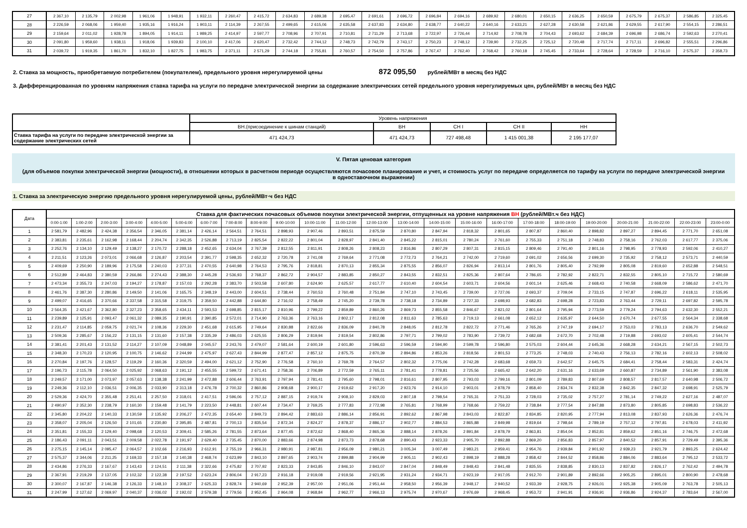| 27 | 2 367,10 | 2 135,79 | 2 002,98 | 1 961,06 | 1 948,91 | 1 932,11 | 2 260,47 | 2 415,72 | 2 634,83 | 2 689,38 | 2 695,47 | 2 691,61 | 2 696,72 | 2 696,84 | 2 694,16 | 2 689,92 | 2 680,01 | 2 650,15 | 2 636,25 | 2 650,59 | 2 675,79 | 2 675,37 | 2 586,85 | 2 325,45 |
| 28 | 2 226,59 | 2 068,06 | 1 959,40 | 1 935,16 | 1 916,24 | 1 903,11 | 2 114,39 | 2 267,55 | 2 499,65 | 2 615,06 | 2 635,58 | 2 637,83 | 2 634,80 | 2 638,77 | 2 640,22 | 2 640,16 | 2 633,21 | 2 627,28 | 2 630,58 | 2 621,86 | 2 629,55 | 2 617,90 | 2 554,15 | 2 286,51 |
| 29 | 2 159,64 | 2 011,02 | 1 928,78 | 1 894,05 | 1 914,11 | 1 989,25 | 2 414,97 | 2 597,77 | 2 708,96 | 2 707,91 | 2 710,81 | 2 711,29 | 2 713,68 | 2 722,97 | 2 726,44 | 2 714,92 | 2 708,78 | 2 704,43 | 2 693,62 | 2 684,39 | 2 696,98 | 2 686,74 | 2 592,63 | 2 270,41 |
| 30 | 2 091,80 | 1 959,60 | 1 938,11 | 1 918,06 | 1 939,83 | 2 100,10 | 2 417,06 | 2 620,47 | 2 732,42 | 2 744,12 | 2 748,73 | 2 742,79 | 2 743,17 | 2 750,23 | 2 748,12 | 2 739,90 | 2 732,25 | 2 725,12 | 2 720,48 | 2 717,74 | 2 717,11 | 2 696,82 | 2 555,51 | 2 296,86 |
| 31 | 2 039,72 | 1 919,35 | 1 861,70 | 1 832,10 | 1 827,75 | 1 983,75 | 2 371,11 | 2 571,29 | 2 744,18 | 2 755,81 | 2 760,57 | 2 754,50 | 2 757,86 | 2 767,47 | 2 762,40 | 2 768,42 | 2 760,18 | 2 745,45 | 2 733,64 | 2 728,64 | 2 728,59 | 2 716,10 | 2 575,37 | 2 358,73 |
2. Ставка за мощность, приобретаемую потребителем (покупателем), предельного уровня нерегулируемой цены 872 095,50 рублей/МВт в месяц без НДС
3. Дифференцированная по уровням напряжения ставка тарифа на услуги по передаче электрической энергии за содержание электрических сетей предельного уровня нерегулируемых цен, рублей/МВт в месяц без НДС
| | Уровень напряжения | | | | |
| | ВН.(присоединение к шинам станций) | ВН | СН I | СН II | НН |
| Ставка тарифа на услуги по передаче электрической энергии за содержание электрических сетей | 471 424,73 | 471 424,73 | 727 498,48 | 1 415 001,38 | 2 195 177,07 |
V. Пятая ценовая категория
(для объемов покупки электрической энергии (мощности), в отношении которых в расчетном периоде осуществляются почасовое планирование и учет, и стоимость услуг по передаче определяется по тарифу на услуги по передаче электрической энергии в одноставочном выражении)
1. Ставка за электрическую энергию предельного уровня нерегулируемой цены, рублей/МВт·ч без НДС
| Дата | Ставка для фактических почасовых объемов покупки электрической энергии, отпущенных на уровне напряжения ВН (рублей/МВт.ч без НДС) | | | | | | | | | | | | | | | | | | | | | | | |
| --- | --- | --- | --- | --- | --- | --- | --- | --- | --- | --- | --- | --- | --- | --- | --- | --- | --- | --- | --- | --- | --- | --- | --- | --- |
| | 0:00-1:00 | 1:00-2:00 | 2:00-3:00 | 3:00-4:00 | 4:00-5:00 | 5:00-6:00 | 6:00-7:00 | 7:00-8:00 | 8:00-9:00 | 9:00-10:00 | 10:00-11:00 | 11:00-12:00 | 12:00-13:00 | 13:00-14:00 | 14:00-15:00 | 15:00-16:00 | 16:00-17:00 | 17:00-18:00 | 18:00-19:00 | 19:00-20:00 | 20:00-21:00 | 21:00-22:00 | 22:00-23:00 | 23:00-0:00 |
| 1 | 2 581,79 | 2 482,96 | 2 424,38 | 2 356,54 | 2 346,05 | 2 381,14 | 2 426,14 | 2 564,51 | 2 764,51 | 2 898,93 | 2 907,46 | 2 893,51 | 2 875,59 | 2 870,80 | 2 847,94 | 2 818,32 | 2 801,65 | 2 807,87 | 2 860,40 | 2 898,82 | 2 897,27 | 2 894,45 | 2 771,70 | 2 651,08 |
| 2 | 2 383,81 | 2 235,61 | 2 162,98 | 2 168,44 | 2 204,74 | 2 342,35 | 2 526,88 | 2 713,19 | 2 825,54 | 2 822,22 | 2 801,04 | 2 828,97 | 2 841,40 | 2 845,22 | 2 815,01 | 2 780,24 | 2 761,60 | 2 755,33 | 2 751,18 | 2 748,83 | 2 758,16 | 2 762,03 | 2 617,77 | 2 375,06 |
| 3 | 2 252,76 | 2 134,10 | 2 129,49 | 2 138,27 | 2 170,72 | 2 288,18 | 2 452,65 | 2 634,04 | 2 767,39 | 2 812,55 | 2 811,91 | 2 808,26 | 2 808,23 | 2 816,86 | 2 807,29 | 2 807,31 | 2 815,15 | 2 809,46 | 2 791,40 | 2 801,16 | 2 798,95 | 2 778,93 | 2 592,06 | 2 410,27 |
| 4 | 2 211,51 | 2 123,26 | 2 073,01 | 2 066,68 | 2 126,87 | 2 203,54 | 2 391,77 | 2 598,35 | 2 652,32 | 2 720,78 | 2 741,08 | 2 769,64 | 2 771,08 | 2 772,73 | 2 764,21 | 2 742,00 | 2 719,60 | 2 691,02 | 2 656,56 | 2 699,30 | 2 735,92 | 2 758,12 | 2 573,71 | 2 440,59 |
| 5 | 2 409,69 | 2 250,90 | 2 189,96 | 2 175,58 | 2 240,03 | 2 377,31 | 2 470,55 | 2 640,98 | 2 764,53 | 2 795,76 | 2 818,81 | 2 870,13 | 2 855,34 | 2 875,55 | 2 856,07 | 2 826,94 | 2 813,14 | 2 801,76 | 2 805,40 | 2 792,99 | 2 805,08 | 2 819,60 | 2 652,88 | 2 548,51 |
| 6 | 2 512,89 | 2 464,83 | 2 380,59 | 2 266,86 | 2 274,43 | 2 388,30 | 2 445,28 | 2 536,93 | 2 768,37 | 2 862,72 | 2 904,57 | 2 883,85 | 2 850,27 | 2 843,55 | 2 832,51 | 2 825,36 | 2 807,64 | 2 786,65 | 2 782,92 | 2 822,71 | 2 832,55 | 2 805,10 | 2 715,72 | 2 580,69 |
| 7 | 2 473,34 | 2 355,73 | 2 247,03 | 2 194,27 | 2 178,87 | 2 157,03 | 2 292,28 | 2 383,70 | 2 503,58 | 2 607,80 | 2 624,90 | 2 625,57 | 2 617,77 | 2 610,40 | 2 604,54 | 2 603,71 | 2 604,56 | 2 601,14 | 2 625,46 | 2 668,43 | 2 740,58 | 2 668,09 | 2 586,62 | 2 471,70 |
| 8 | 2 461,76 | 2 387,30 | 2 280,86 | 2 149,50 | 2 141,06 | 2 165,75 | 2 348,19 | 2 443,00 | 2 604,51 | 2 738,44 | 2 760,53 | 2 760,48 | 2 751,84 | 2 747,10 | 2 743,45 | 2 739,00 | 2 727,06 | 2 693,37 | 2 709,04 | 2 733,15 | 2 747,87 | 2 696,22 | 2 618,11 | 2 535,95 |
| 9 | 2 499,07 | 2 416,65 | 2 370,66 | 2 337,58 | 2 315,58 | 2 319,75 | 2 359,50 | 2 442,88 | 2 644,80 | 2 716,02 | 2 758,49 | 2 745,20 | 2 739,78 | 2 738,18 | 2 734,89 | 2 727,33 | 2 698,93 | 2 682,83 | 2 698,28 | 2 723,83 | 2 763,44 | 2 729,11 | 2 697,82 | 2 595,78 |
| 10 | 2 564,35 | 2 421,67 | 2 362,80 | 2 327,23 | 2 358,65 | 2 434,11 | 2 593,53 | 2 698,85 | 2 815,17 | 2 810,96 | 2 799,22 | 2 859,89 | 2 860,26 | 2 869,73 | 2 855,58 | 2 846,67 | 2 821,02 | 2 801,64 | 2 795,94 | 2 773,59 | 2 779,24 | 2 794,63 | 2 632,30 | 2 552,21 |
| 11 | 2 239,89 | 2 125,91 | 2 093,47 | 2 061,32 | 2 089,35 | 2 190,91 | 2 390,85 | 2 572,01 | 2 714,90 | 2 763,36 | 2 763,16 | 2 802,17 | 2 812,08 | 2 811,63 | 2 785,63 | 2 719,13 | 2 661,08 | 2 652,12 | 2 635,97 | 2 644,50 | 2 670,74 | 2 677,55 | 2 564,34 | 2 338,68 |
| 12 | 2 231,47 | 2 114,85 | 2 059,75 | 2 021,74 | 2 108,36 | 2 229,30 | 2 451,68 | 2 615,95 | 2 749,64 | 2 830,88 | 2 822,66 | 2 836,09 | 2 840,78 | 2 848,05 | 2 812,78 | 2 822,72 | 2 771,46 | 2 765,26 | 2 747,19 | 2 694,17 | 2 753,03 | 2 783,13 | 2 636,70 | 2 549,62 |
| 13 | 2 509,36 | 2 285,67 | 2 156,22 | 2 131,15 | 2 131,60 | 2 157,38 | 2 335,39 | 2 486,03 | 2 625,55 | 2 806,29 | 2 819,94 | 2 819,54 | 2 802,86 | 2 797,71 | 2 799,02 | 2 783,90 | 2 739,72 | 2 682,68 | 2 672,70 | 2 702,48 | 2 719,88 | 2 693,02 | 2 605,41 | 2 544,74 |
| 14 | 2 381,41 | 2 201,43 | 2 131,52 | 2 114,27 | 2 107,09 | 2 048,89 | 2 045,57 | 2 243,76 | 2 479,07 | 2 581,64 | 2 600,19 | 2 601,80 | 2 596,63 | 2 596,59 | 2 594,90 | 2 599,78 | 2 596,80 | 2 575,03 | 2 604,44 | 2 645,36 | 2 668,28 | 2 634,21 | 2 567,15 | 2 502,73 |
| 15 | 2 348,30 | 2 170,23 | 2 120,95 | 2 100,75 | 2 146,62 | 2 244,99 | 2 475,97 | 2 627,43 | 2 844,99 | 2 877,47 | 2 857,12 | 2 875,75 | 2 870,39 | 2 894,86 | 2 853,26 | 2 818,56 | 2 801,53 | 2 773,25 | 2 748,03 | 2 740,43 | 2 756,13 | 2 782,16 | 2 602,13 | 2 508,02 |
| 16 | 2 270,84 | 2 197,76 | 2 128,57 | 2 119,29 | 2 160,36 | 2 320,59 | 2 494,00 | 2 621,12 | 2 752,90 | 2 776,58 | 2 760,10 | 2 769,78 | 2 764,57 | 2 802,32 | 2 775,06 | 2 742,28 | 2 683,68 | 2 659,73 | 2 642,57 | 2 645,75 | 2 684,41 | 2 758,44 | 2 583,31 | 2 424,74 |
| 17 | 2 196,73 | 2 115,78 | 2 064,50 | 2 025,92 | 2 068,63 | 2 191,12 | 2 455,55 | 2 599,72 | 2 671,41 | 2 758,36 | 2 706,89 | 2 772,59 | 2 765,11 | 2 781,41 | 2 778,81 | 2 725,56 | 2 665,42 | 2 642,20 | 2 631,16 | 2 633,69 | 2 660,87 | 2 734,89 | 2 561,90 | 2 383,08 |
| 18 | 2 249,57 | 2 171,00 | 2 073,97 | 2 057,63 | 2 138,38 | 2 241,99 | 2 472,88 | 2 606,44 | 2 763,91 | 2 797,94 | 2 781,41 | 2 795,60 | 2 798,01 | 2 816,61 | 2 807,95 | 2 793,03 | 2 799,16 | 2 801,09 | 2 789,83 | 2 807,69 | 2 808,57 | 2 817,57 | 2 640,98 | 2 506,72 |
| 19 | 2 249,36 | 2 112,10 | 2 036,51 | 2 006,35 | 2 033,90 | 2 313,18 | 2 476,78 | 2 700,32 | 2 860,86 | 2 908,68 | 2 900,17 | 2 919,62 | 2 917,20 | 2 923,76 | 2 914,10 | 2 903,01 | 2 878,79 | 2 858,40 | 2 834,74 | 2 832,38 | 2 842,35 | 2 847,32 | 2 698,91 | 2 525,79 |
| 20 | 2 529,36 | 2 424,70 | 2 355,48 | 2 251,41 | 2 257,50 | 2 318,01 | 2 417,51 | 2 596,06 | 2 757,12 | 2 887,15 | 2 919,74 | 2 908,10 | 2 829,03 | 2 807,18 | 2 798,54 | 2 765,31 | 2 751,33 | 2 728,03 | 2 735,02 | 2 757,27 | 2 781,14 | 2 749,22 | 2 627,16 | 2 487,07 |
| 21 | 2 490,97 | 2 352,30 | 2 238,79 | 2 160,30 | 2 159,48 | 2 141,79 | 2 223,50 | 2 448,81 | 2 607,44 | 2 734,47 | 2 769,25 | 2 777,83 | 2 772,98 | 2 765,81 | 2 768,99 | 2 768,66 | 2 759,22 | 2 738,84 | 2 777,54 | 2 847,88 | 2 873,80 | 2 805,85 | 2 698,83 | 2 536,22 |
| 22 | 2 345,80 | 2 204,22 | 2 140,33 | 2 130,59 | 2 135,92 | 2 206,27 | 2 472,35 | 2 654,40 | 2 849,73 | 2 894,42 | 2 883,63 | 2 886,14 | 2 856,91 | 2 892,62 | 2 867,98 | 2 843,03 | 2 822,87 | 2 834,85 | 2 820,95 | 2 777,94 | 2 813,08 | 2 837,93 | 2 626,36 | 2 476,74 |
| 23 | 2 358,07 | 2 205,04 | 2 126,50 | 2 101,65 | 2 230,80 | 2 395,85 | 2 487,81 | 2 700,13 | 2 835,54 | 2 872,34 | 2 824,27 | 2 878,37 | 2 886,17 | 2 902,77 | 2 884,53 | 2 865,88 | 2 849,98 | 2 819,64 | 2 798,64 | 2 789,19 | 2 757,12 | 2 797,81 | 2 678,03 | 2 411,92 |
| 24 | 2 351,81 | 2 155,33 | 2 129,40 | 2 098,68 | 2 120,53 | 2 309,41 | 2 585,26 | 2 781,55 | 2 873,64 | 2 877,45 | 2 872,62 | 2 868,40 | 2 865,36 | 2 888,14 | 2 878,26 | 2 891,84 | 2 878,79 | 2 863,81 | 2 854,04 | 2 852,81 | 2 859,62 | 2 851,16 | 2 746,75 | 2 472,68 |
| 25 | 2 186,43 | 2 091,11 | 2 043,51 | 2 009,58 | 2 022,78 | 2 191,97 | 2 629,40 | 2 735,45 | 2 870,00 | 2 883,66 | 2 874,98 | 2 873,73 | 2 878,68 | 2 890,43 | 2 923,33 | 2 905,70 | 2 892,88 | 2 869,20 | 2 856,83 | 2 857,97 | 2 840,52 | 2 857,91 | 2 729,49 | 2 395,36 |
| 26 | 2 275,15 | 2 145,14 | 2 095,47 | 2 064,57 | 2 102,66 | 2 216,93 | 2 612,91 | 2 755,19 | 2 966,31 | 2 980,91 | 2 987,81 | 2 956,09 | 2 980,21 | 3 005,34 | 3 007,49 | 2 983,21 | 2 959,41 | 2 954,76 | 2 939,84 | 2 901,92 | 2 939,23 | 2 921,79 | 2 893,25 | 2 624,42 |
| 27 | 2 575,37 | 2 344,06 | 2 211,25 | 2 169,33 | 2 157,18 | 2 140,38 | 2 468,74 | 2 623,99 | 2 843,10 | 2 897,65 | 2 903,74 | 2 899,88 | 2 904,99 | 2 905,11 | 2 902,43 | 2 898,19 | 2 888,28 | 2 858,42 | 2 844,52 | 2 858,86 | 2 884,06 | 2 883,64 | 2 795,12 | 2 533,72 |
| 28 | 2 434,86 | 2 276,33 | 2 167,67 | 2 143,43 | 2 124,51 | 2 111,38 | 2 322,66 | 2 475,82 | 2 707,92 | 2 823,33 | 2 843,85 | 2 846,10 | 2 843,07 | 2 847,04 | 2 848,49 | 2 848,43 | 2 841,48 | 2 835,55 | 2 838,85 | 2 830,13 | 2 837,82 | 2 826,17 | 2 762,42 | 2 494,78 |
| 29 | 2 367,91 | 2 219,29 | 2 137,05 | 2 102,32 | 2 122,38 | 2 197,52 | 2 623,24 | 2 806,04 | 2 917,23 | 2 916,18 | 2 919,08 | 2 919,56 | 2 921,95 | 2 931,24 | 2 934,71 | 2 923,19 | 2 917,05 | 2 912,70 | 2 901,89 | 2 892,66 | 2 905,25 | 2 895,01 | 2 800,90 | 2 478,68 |
| 30 | 2 300,07 | 2 167,87 | 2 146,38 | 2 126,33 | 2 148,10 | 2 308,37 | 2 625,33 | 2 828,74 | 2 940,69 | 2 952,39 | 2 957,00 | 2 951,06 | 2 951,44 | 2 958,50 | 2 956,39 | 2 948,17 | 2 940,52 | 2 933,39 | 2 928,75 | 2 926,01 | 2 925,38 | 2 905,09 | 2 763,78 | 2 505,13 |
| 31 | 2 247,99 | 2 127,62 | 2 069,97 | 2 040,37 | 2 036,02 | 2 192,02 | 2 579,38 | 2 779,56 | 2 952,45 | 2 964,08 | 2 968,84 | 2 962,77 | 2 966,13 | 2 975,74 | 2 970,67 | 2 976,69 | 2 968,45 | 2 953,72 | 2 941,91 | 2 936,91 | 2 936,86 | 2 924,37 | 2 783,64 | 2 567,00 |